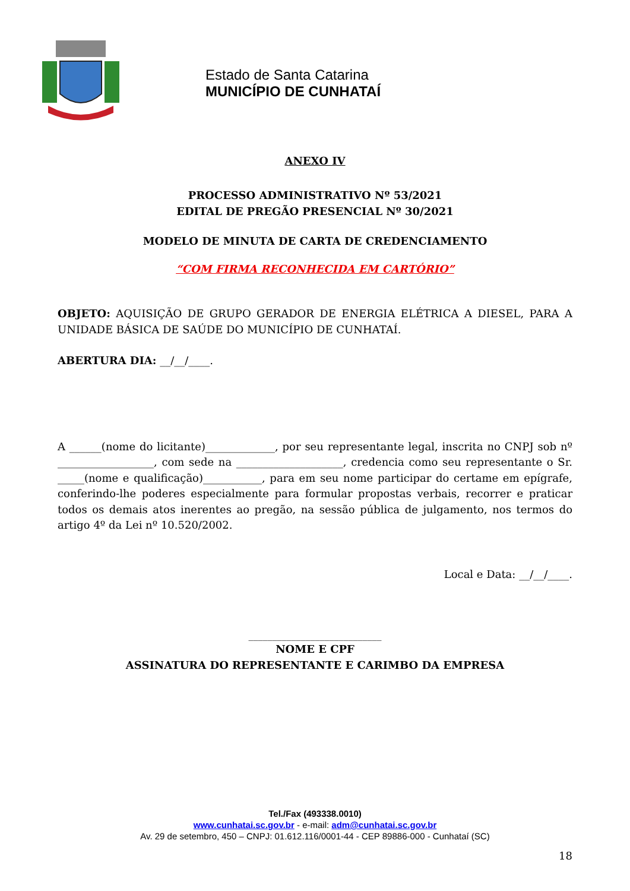Estado de Santa Catarina
MUNICÍPIO DE CUNHATAÍ
ANEXO IV
PROCESSO ADMINISTRATIVO Nº 53/2021
EDITAL DE PREGÃO PRESENCIAL Nº 30/2021
MODELO DE MINUTA DE CARTA DE CREDENCIAMENTO
“COM FIRMA RECONHECIDA EM CARTÓRIO”
OBJETO: AQUISIÇÃO DE GRUPO GERADOR DE ENERGIA ELÉTRICA A DIESEL, PARA A UNIDADE BÁSICA DE SAÚDE DO MUNICÍPIO DE CUNHATAÍ.
ABERTURA DIA: __/__/____.
A ______(nome do licitante)_____________, por seu representante legal, inscrita no CNPJ sob nº __________________, com sede na ____________________, credencia como seu representante o Sr. _____(nome e qualificação)___________, para em seu nome participar do certame em epígrafe, conferindo-lhe poderes especialmente para formular propostas verbais, recorrer e praticar todos os demais atos inerentes ao pregão, na sessão pública de julgamento, nos termos do artigo 4º da Lei nº 10.520/2002.
Local e Data: __/__/____.
____________________________
NOME E CPF
ASSINATURA DO REPRESENTANTE E CARIMBO DA EMPRESA
Tel./Fax (493338.0010)
www.cunhatai.sc.gov.br - e-mail: adm@cunhatai.sc.gov.br
Av. 29 de setembro, 450 – CNPJ: 01.612.116/0001-44 - CEP 89886-000 - Cunhataí (SC)
18